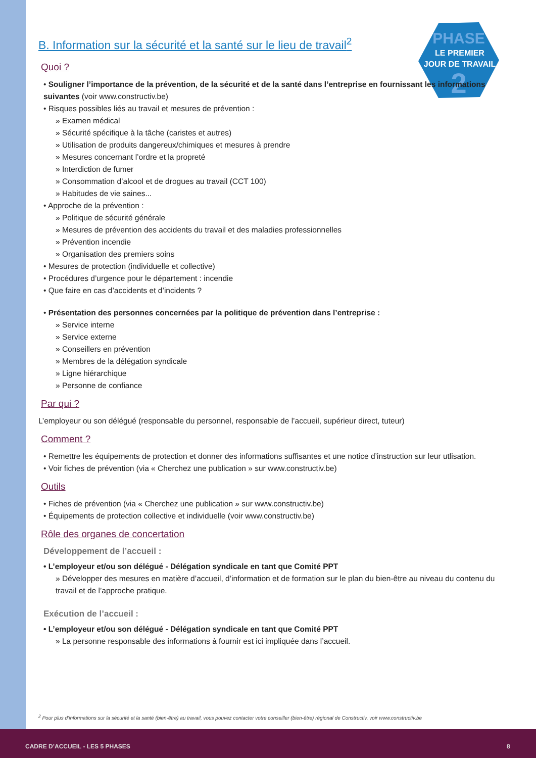PHASE
LE PREMIER
JOUR DE TRAVAIL
2
B. Information sur la sécurité et la santé sur le lieu de travail<sup>2</sup>
Quoi ?
• Souligner l’importance de la prévention, de la sécurité et de la santé dans l’entreprise en fournissant les informations suivantes (voir www.constructiv.be)
• Risques possibles liés au travail et mesures de prévention :
» Examen médical
» Sécurité spécifique à la tâche (caristes et autres)
» Utilisation de produits dangereux/chimiques et mesures à prendre
» Mesures concernant l’ordre et la propreté
» Interdiction de fumer
» Consommation d’alcool et de drogues au travail (CCT 100)
» Habitudes de vie saines...
• Approche de la prévention :
» Politique de sécurité générale
» Mesures de prévention des accidents du travail et des maladies professionnelles
» Prévention incendie
» Organisation des premiers soins
• Mesures de protection (individuelle et collective)
• Procédures d’urgence pour le département : incendie
• Que faire en cas d’accidents et d’incidents ?
• Présentation des personnes concernées par la politique de prévention dans l’entreprise :
» Service interne
» Service externe
» Conseillers en prévention
» Membres de la délégation syndicale
» Ligne hiérarchique
» Personne de confiance
Par qui ?
L’employeur ou son délégué (responsable du personnel, responsable de l’accueil, supérieur direct, tuteur)
Comment ?
• Remettre les équipements de protection et donner des informations suffisantes et une notice d’instruction sur leur utlisation.
• Voir fiches de prévention (via « Cherchez une publication » sur www.constructiv.be)
Outils
• Fiches de prévention (via « Cherchez une publication » sur www.constructiv.be)
• Équipements de protection collective et individuelle (voir www.constructiv.be)
Rôle des organes de concertation
Développement de l’accueil :
• L’employeur et/ou son délégué - Délégation syndicale en tant que Comité PPT
» Développer des mesures en matière d’accueil, d’information et de formation sur le plan du bien-être au niveau du contenu du travail et de l’approche pratique.
Exécution de l’accueil :
• L’employeur et/ou son délégué - Délégation syndicale en tant que Comité PPT
» La personne responsable des informations à fournir est ici impliquée dans l’accueil.
<sup>2</sup> Pour plus d’informations sur la sécurité et la santé (bien-être) au travail, vous pouvez contacter votre conseiller (bien-être) régional de Constructiv, voir www.constructiv.be
CADRE D’ACCUEIL - LES 5 PHASES 8